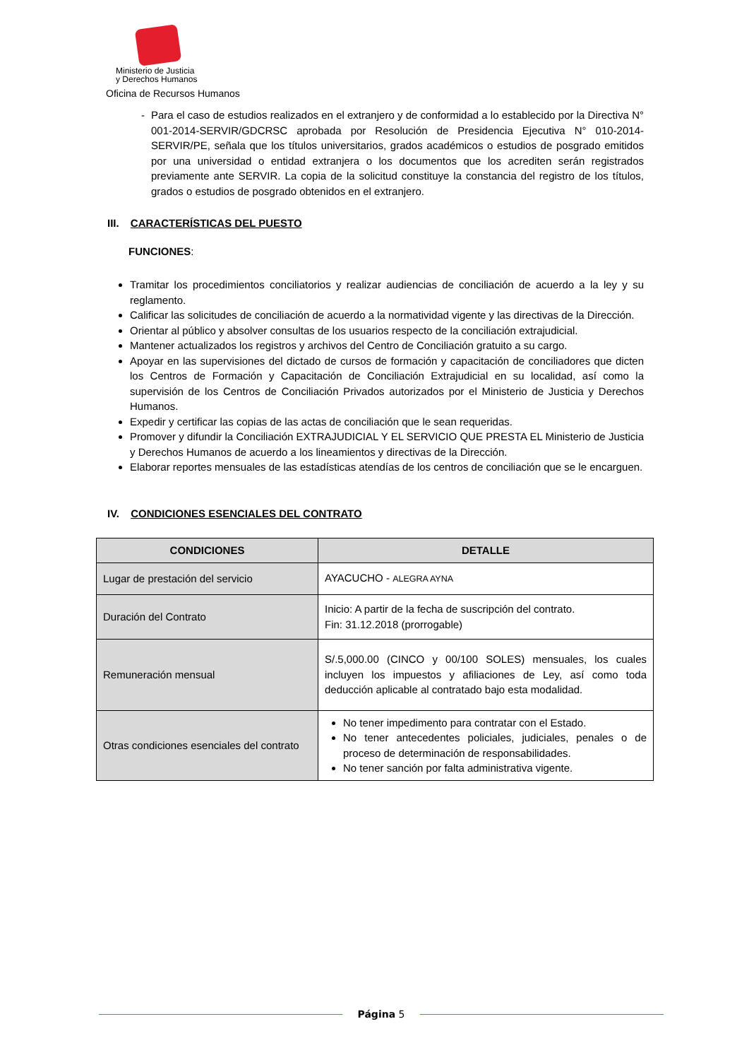Ministerio de Justicia
y Derechos Humanos
Oficina de Recursos Humanos
- Para el caso de estudios realizados en el extranjero y de conformidad a lo establecido por la Directiva N° 001-2014-SERVIR/GDCRSC aprobada por Resolución de Presidencia Ejecutiva N° 010-2014-SERVIR/PE, señala que los títulos universitarios, grados académicos o estudios de posgrado emitidos por una universidad o entidad extranjera o los documentos que los acrediten serán registrados previamente ante SERVIR. La copia de la solicitud constituye la constancia del registro de los títulos, grados o estudios de posgrado obtenidos en el extranjero.
III. CARACTERÍSTICAS DEL PUESTO
FUNCIONES:
Tramitar los procedimientos conciliatorios y realizar audiencias de conciliación de acuerdo a la ley y su reglamento.
Calificar las solicitudes de conciliación de acuerdo a la normatividad vigente y las directivas de la Dirección.
Orientar al público y absolver consultas de los usuarios respecto de la conciliación extrajudicial.
Mantener actualizados los registros y archivos del Centro de Conciliación gratuito a su cargo.
Apoyar en las supervisiones del dictado de cursos de formación y capacitación de conciliadores que dicten los Centros de Formación y Capacitación de Conciliación Extrajudicial en su localidad, así como la supervisión de los Centros de Conciliación Privados autorizados por el Ministerio de Justicia y Derechos Humanos.
Expedir y certificar las copias de las actas de conciliación que le sean requeridas.
Promover y difundir la Conciliación EXTRAJUDICIAL Y EL SERVICIO QUE PRESTA EL Ministerio de Justicia y Derechos Humanos de acuerdo a los lineamientos y directivas de la Dirección.
Elaborar reportes mensuales de las estadísticas atendías de los centros de conciliación que se le encarguen.
IV. CONDICIONES ESENCIALES DEL CONTRATO
| CONDICIONES | DETALLE |
| --- | --- |
| Lugar de prestación del servicio | AYACUCHO - ALEGRA AYNA |
| Duración del Contrato | Inicio: A partir de la fecha de suscripción del contrato. Fin: 31.12.2018 (prorrogable) |
| Remuneración mensual | S/.5,000.00 (CINCO y 00/100 SOLES) mensuales, los cuales incluyen los impuestos y afiliaciones de Ley, así como toda deducción aplicable al contratado bajo esta modalidad. |
| Otras condiciones esenciales del contrato | No tener impedimento para contratar con el Estado. No tener antecedentes policiales, judiciales, penales o de proceso de determinación de responsabilidades. No tener sanción por falta administrativa vigente. |
Página 5